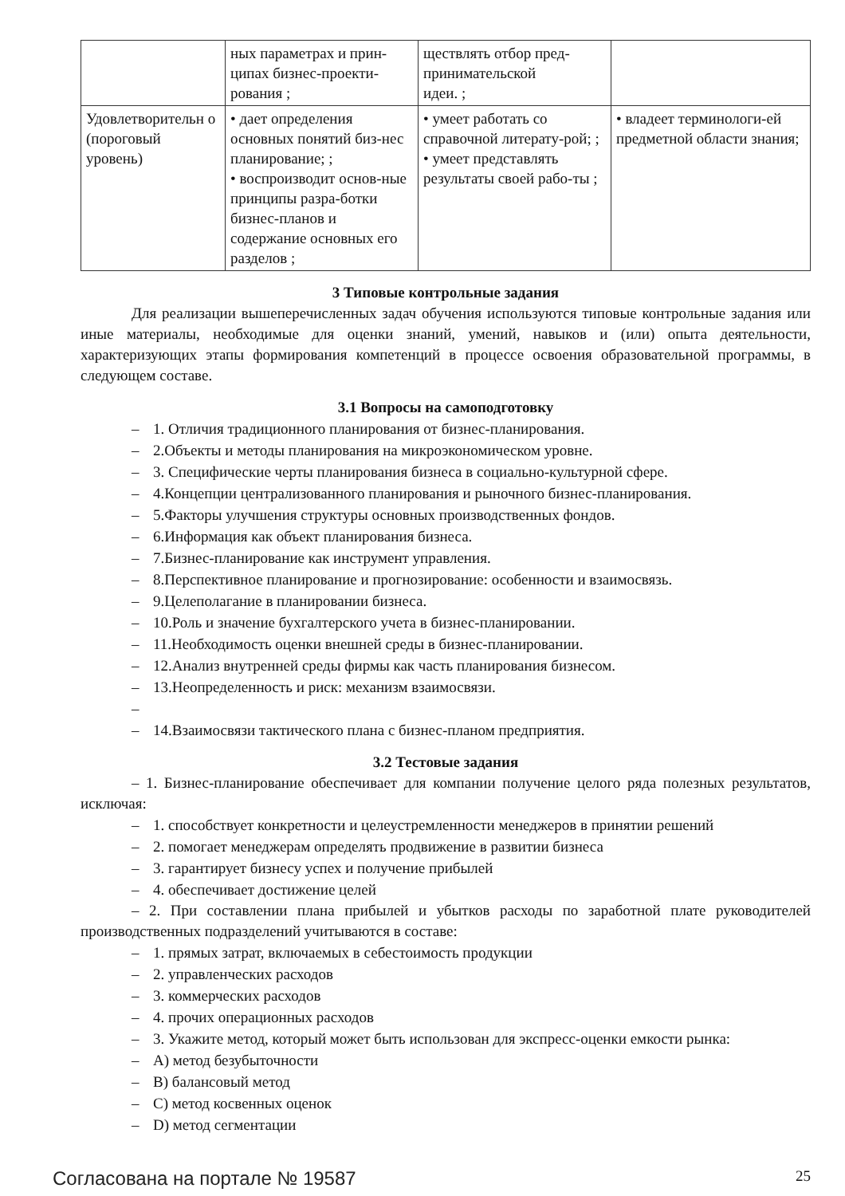| | ных параметрах и прин- ципах бизнес-проекти- рования ; | ществлять отбор пред- принимательской идеи. ; | |
| Удовлетворительн о (пороговый уровень) | • дает определения основных понятий биз-нес планирование; ; • воспроизводит основ-ные принципы разра-ботки бизнес-планов и содержание основных его разделов ; | • умеет работать со справочной литерату-рой; ; • умеет представлять результаты своей рабо-ты ; | • владеет терминологи-ей предметной области знания; |
3 Типовые контрольные задания
Для реализации вышеперечисленных задач обучения используются типовые контрольные задания или иные материалы, необходимые для оценки знаний, умений, навыков и (или) опыта деятельности, характеризующих этапы формирования компетенций в процессе освоения образовательной программы, в следующем составе.
3.1 Вопросы на самоподготовку
– 1. Отличия традиционного планирования от бизнес-планирования.
– 2.Объекты и методы планирования на микроэкономическом уровне.
– 3. Специфические черты планирования бизнеса в социально-культурной сфере.
– 4.Концепции централизованного планирования и рыночного бизнес-планирования.
– 5.Факторы улучшения структуры основных производственных фондов.
– 6.Информация как объект планирования бизнеса.
– 7.Бизнес-планирование как инструмент управления.
– 8.Перспективное планирование и прогнозирование: особенности и взаимосвязь.
– 9.Целеполагание в планировании бизнеса.
– 10.Роль и значение бухгалтерского учета в бизнес-планировании.
– 11.Необходимость оценки внешней среды в бизнес-планировании.
– 12.Анализ внутренней среды фирмы как часть планирования бизнесом.
– 13.Неопределенность и риск: механизм взаимосвязи.
–
– 14.Взаимосвязи тактического плана с бизнес-планом предприятия.
3.2 Тестовые задания
– 1. Бизнес-планирование обеспечивает для компании получение целого ряда полезных результатов, исключая:
– 1. способствует конкретности и целеустремленности менеджеров в принятии решений
– 2. помогает менеджерам определять продвижение в развитии бизнеса
– 3. гарантирует бизнесу успех и получение прибылей
– 4. обеспечивает достижение целей
– 2. При составлении плана прибылей и убытков расходы по заработной плате руководителей производственных подразделений учитываются в составе:
– 1. прямых затрат, включаемых в себестоимость продукции
– 2. управленческих расходов
– 3. коммерческих расходов
– 4. прочих операционных расходов
– 3. Укажите метод, который может быть использован для экспресс-оценки емкости рынка:
– A) метод безубыточности
– B) балансовый метод
– C) метод косвенных оценок
– D) метод сегментации
Согласована на портале № 19587 25